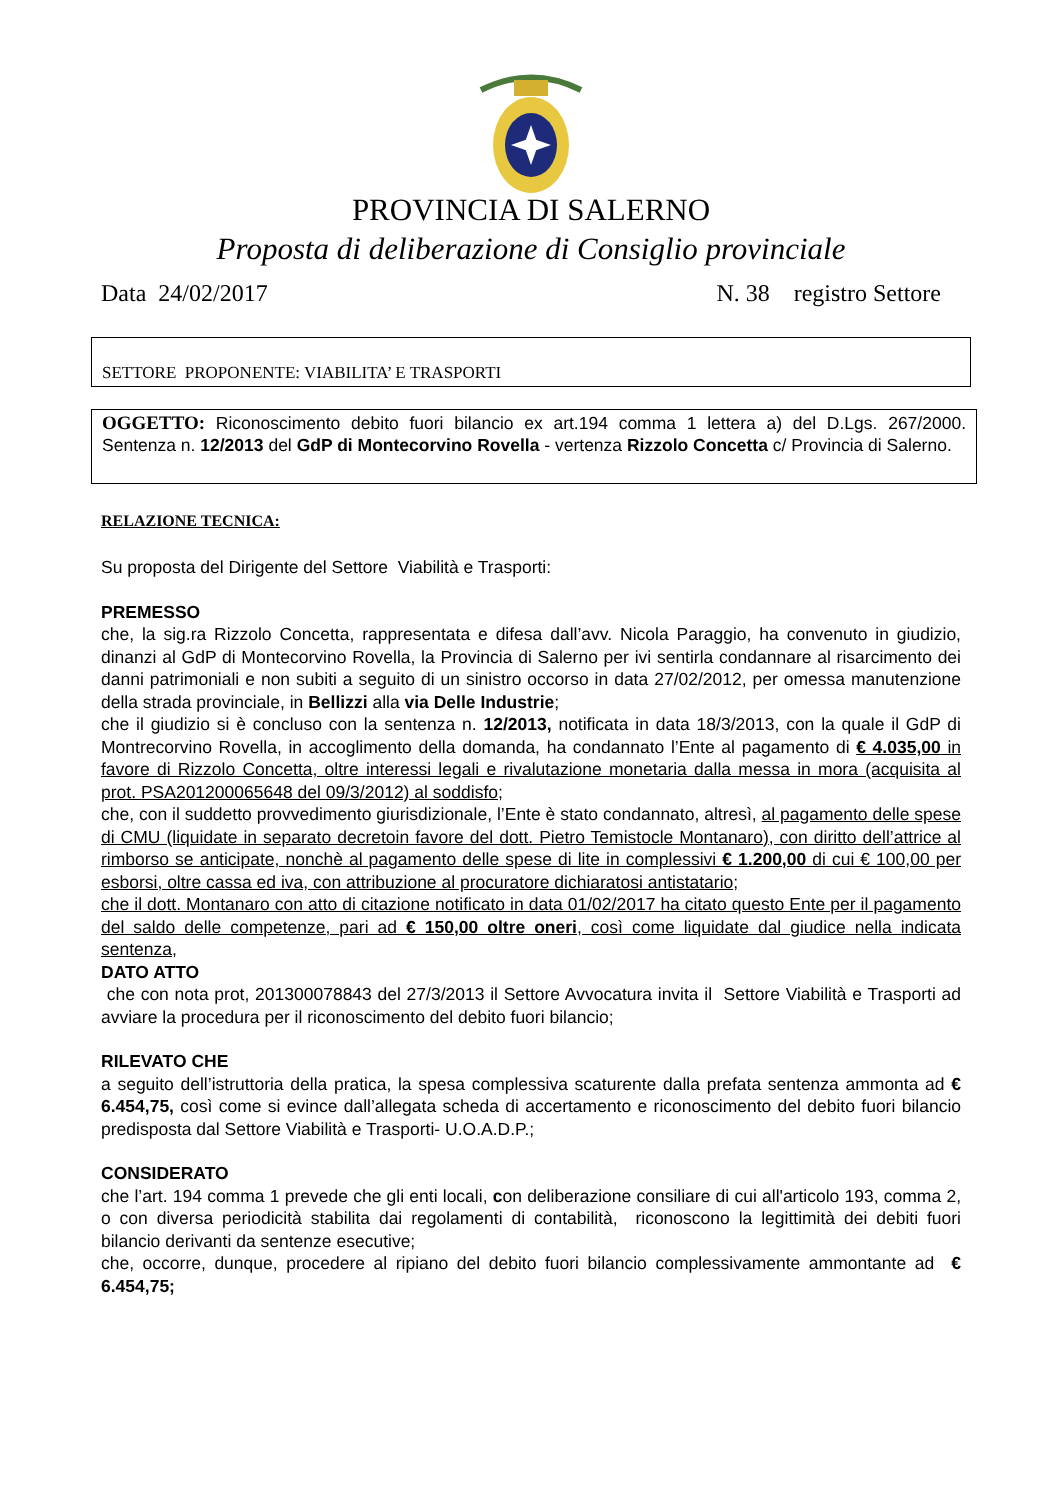PROVINCIA DI SALERNO
Proposta di deliberazione di Consiglio provinciale
Data 24/02/2017 N. 38 registro Settore
SETTORE PROPONENTE: VIABILITA’ E TRASPORTI
OGGETTO: Riconoscimento debito fuori bilancio ex art.194 comma 1 lettera a) del D.Lgs. 267/2000. Sentenza n. 12/2013 del GdP di Montecorvino Rovella - vertenza Rizzolo Concetta c/ Provincia di Salerno.
RELAZIONE TECNICA:
Su proposta del Dirigente del Settore Viabilità e Trasporti:
PREMESSO
che, la sig.ra Rizzolo Concetta, rappresentata e difesa dall’avv. Nicola Paraggio, ha convenuto in giudizio, dinanzi al GdP di Montecorvino Rovella, la Provincia di Salerno per ivi sentirla condannare al risarcimento dei danni patrimoniali e non subiti a seguito di un sinistro occorso in data 27/02/2012, per omessa manutenzione della strada provinciale, in Bellizzi alla via Delle Industrie;
che il giudizio si è concluso con la sentenza n. 12/2013, notificata in data 18/3/2013, con la quale il GdP di Montrecorvino Rovella, in accoglimento della domanda, ha condannato l’Ente al pagamento di € 4.035,00 in favore di Rizzolo Concetta, oltre interessi legali e rivalutazione monetaria dalla messa in mora (acquisita al prot. PSA201200065648 del 09/3/2012) al soddisfo;
che, con il suddetto provvedimento giurisdizionale, l’Ente è stato condannato, altresì, al pagamento delle spese di CMU (liquidate in separato decretoin favore del dott. Pietro Temistocle Montanaro), con diritto dell’attrice al rimborso se anticipate, nonchè al pagamento delle spese di lite in complessivi € 1.200,00 di cui € 100,00 per esborsi, oltre cassa ed iva, con attribuzione al procuratore dichiaratosi antistatario;
che il dott. Montanaro con atto di citazione notificato in data 01/02/2017 ha citato questo Ente per il pagamento del saldo delle competenze, pari ad € 150,00 oltre oneri, così come liquidate dal giudice nella indicata sentenza,
DATO ATTO
che con nota prot, 201300078843 del 27/3/2013 il Settore Avvocatura invita il Settore Viabilità e Trasporti ad avviare la procedura per il riconoscimento del debito fuori bilancio;
RILEVATO CHE
a seguito dell’istruttoria della pratica, la spesa complessiva scaturente dalla prefata sentenza ammonta ad € 6.454,75, così come si evince dall’allegata scheda di accertamento e riconoscimento del debito fuori bilancio predisposta dal Settore Viabilità e Trasporti- U.O.A.D.P.;
CONSIDERATO
che l’art. 194 comma 1 prevede che gli enti locali, con deliberazione consiliare di cui all'articolo 193, comma 2, o con diversa periodicità stabilita dai regolamenti di contabilità, riconoscono la legittimità dei debiti fuori bilancio derivanti da sentenze esecutive;
che, occorre, dunque, procedere al ripiano del debito fuori bilancio complessivamente ammontante ad € 6.454,75;